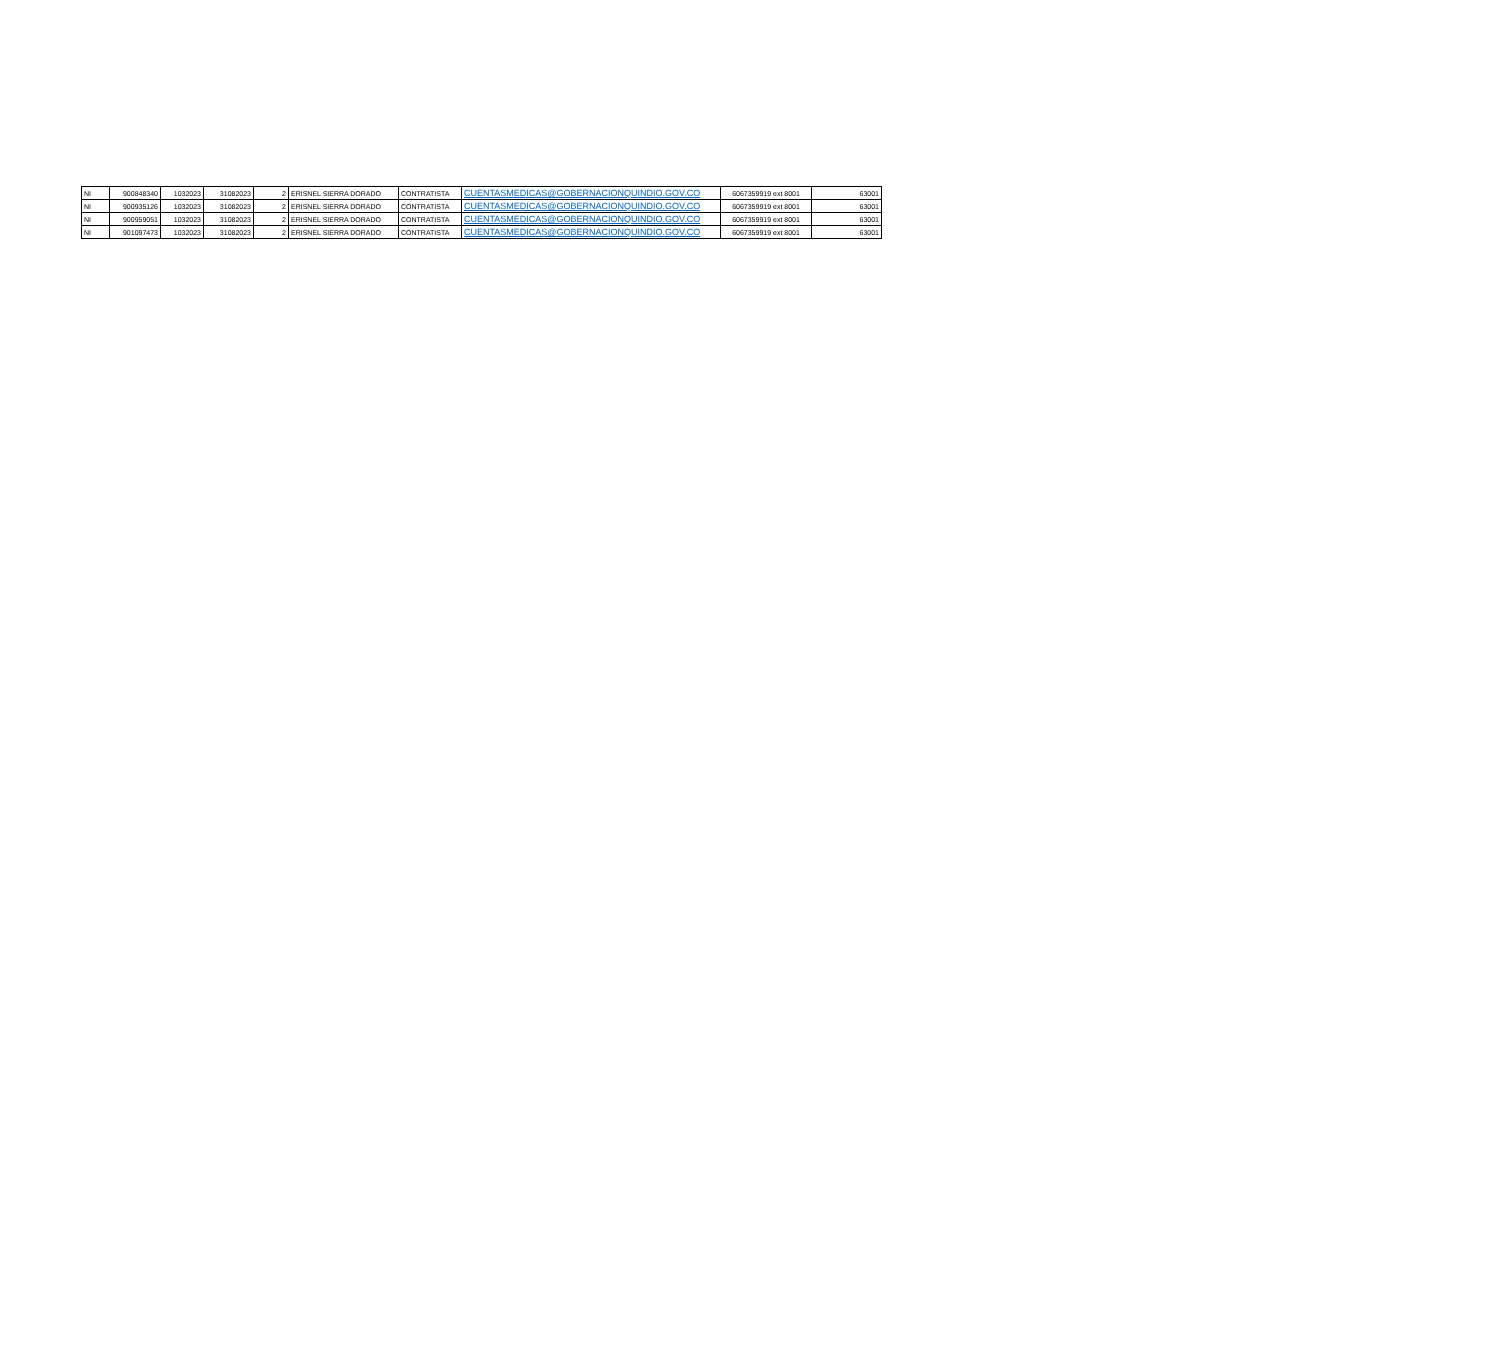| NI | 900848340 | 1032023 | 31082023 | 2 | ERISNEL SIERRA DORADO | CONTRATISTA | CUENTASMEDICAS@GOBERNACIONQUINDIO.GOV.CO | 6067359919 ext 8001 | 63001 |
| NI | 900935126 | 1032023 | 31082023 | 2 | ERISNEL SIERRA DORADO | CONTRATISTA | CUENTASMEDICAS@GOBERNACIONQUINDIO.GOV.CO | 6067359919 ext 8001 | 63001 |
| NI | 900959051 | 1032023 | 31082023 | 2 | ERISNEL SIERRA DORADO | CONTRATISTA | CUENTASMEDICAS@GOBERNACIONQUINDIO.GOV.CO | 6067359919 ext 8001 | 63001 |
| NI | 901097473 | 1032023 | 31082023 | 2 | ERISNEL SIERRA DORADO | CONTRATISTA | CUENTASMEDICAS@GOBERNACIONQUINDIO.GOV.CO | 6067359919 ext 8001 | 63001 |